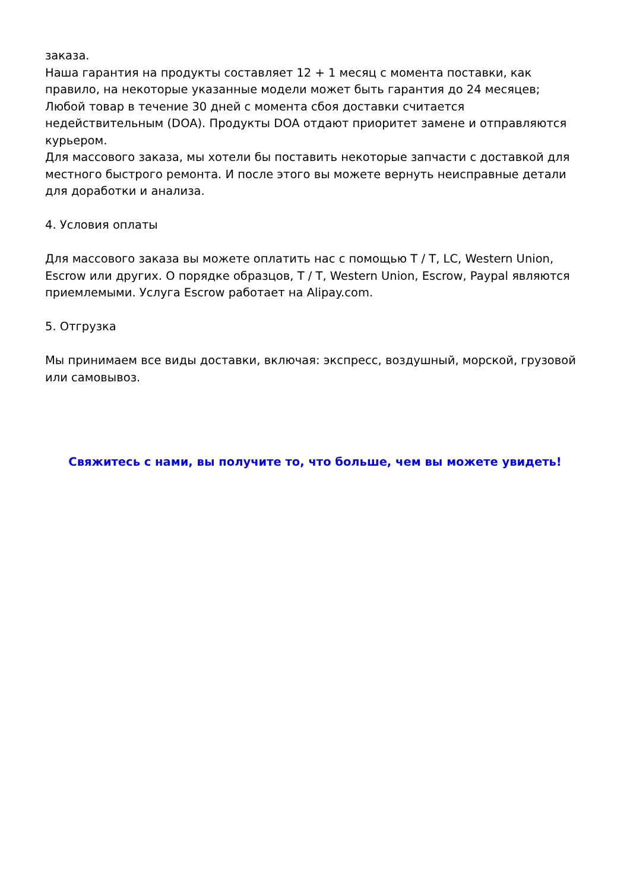заказа.
Наша гарантия на продукты составляет 12 + 1 месяц с момента поставки, как правило, на некоторые указанные модели может быть гарантия до 24 месяцев;
Любой товар в течение 30 дней с момента сбоя доставки считается недействительным (DOA). Продукты DOA отдают приоритет замене и отправляются курьером.
Для массового заказа, мы хотели бы поставить некоторые запчасти с доставкой для местного быстрого ремонта. И после этого вы можете вернуть неисправные детали для доработки и анализа.
4. Условия оплаты
Для массового заказа вы можете оплатить нас с помощью T / T, LC, Western Union, Escrow или других. О порядке образцов, T / T, Western Union, Escrow, Paypal являются приемлемыми. Услуга Escrow работает на Alipay.com.
5. Отгрузка
Мы принимаем все виды доставки, включая: экспресс, воздушный, морской, грузовой или самовывоз.
Свяжитесь с нами, вы получите то, что больше, чем вы можете увидеть!